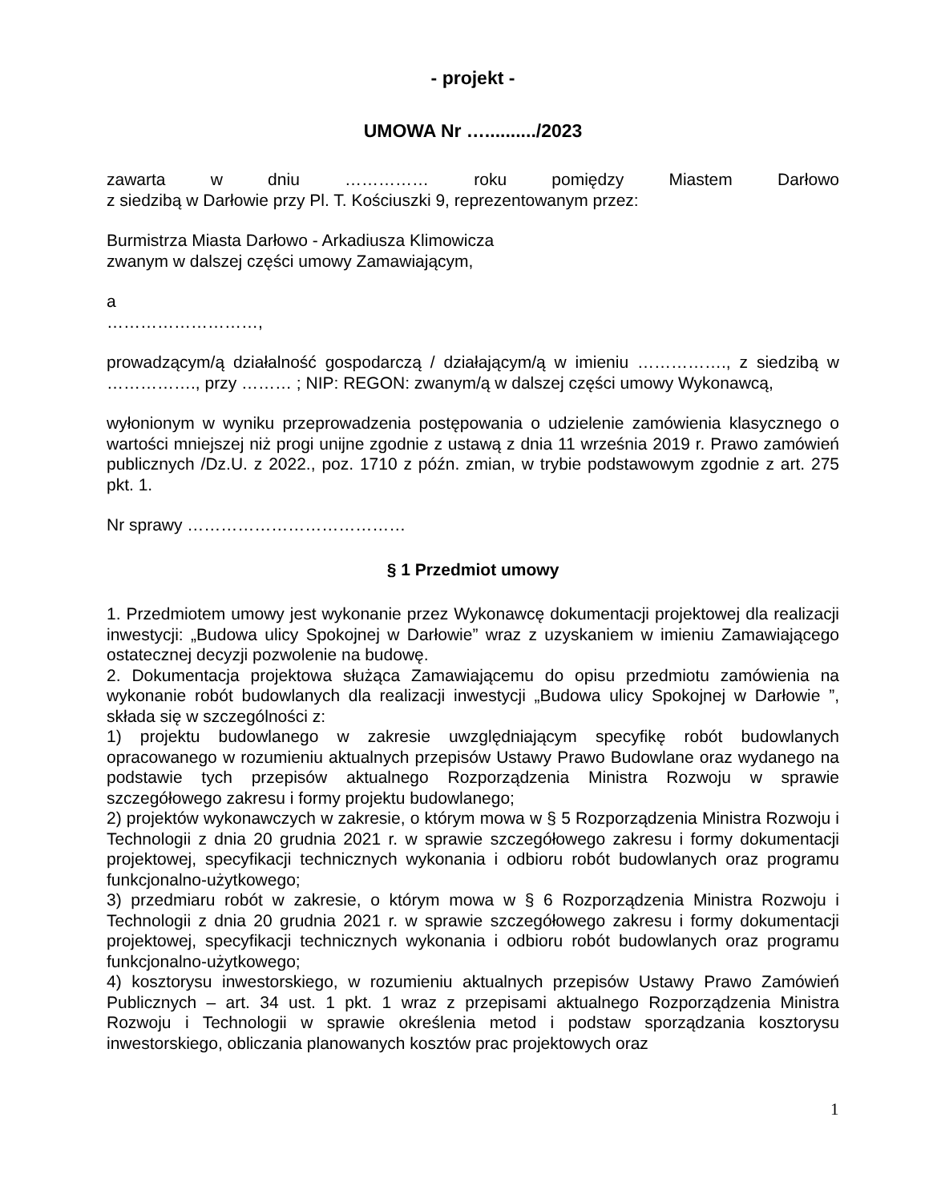- projekt -
UMOWA Nr …........../2023
zawarta w dniu …………… roku pomiędzy Miastem Darłowo
z siedzibą w Darłowie przy Pl. T. Kościuszki 9, reprezentowanym przez:
Burmistrza Miasta Darłowo - Arkadiusza Klimowicza
zwanym w dalszej części umowy Zamawiającym,
a
………………………,
prowadzącym/ą działalność gospodarczą / działającym/ą w imieniu ……………., z siedzibą w ……………., przy ……… ; NIP: REGON: zwanym/ą w dalszej części umowy Wykonawcą,
wyłonionym w wyniku przeprowadzenia postępowania o udzielenie zamówienia klasycznego o wartości mniejszej niż progi unijne zgodnie z ustawą z dnia 11 września 2019 r. Prawo zamówień publicznych /Dz.U. z 2022., poz. 1710 z późn. zmian, w trybie podstawowym zgodnie z art. 275 pkt. 1.
Nr sprawy …………………………………
§ 1 Przedmiot umowy
1. Przedmiotem umowy jest wykonanie przez Wykonawcę dokumentacji projektowej dla realizacji inwestycji: „Budowa ulicy Spokojnej w Darłowie” wraz z uzyskaniem w imieniu Zamawiającego ostatecznej decyzji pozwolenie na budowę.
2. Dokumentacja projektowa służąca Zamawiającemu do opisu przedmiotu zamówienia na wykonanie robót budowlanych dla realizacji inwestycji „Budowa ulicy Spokojnej w Darłowie ”, składa się w szczególności z:
1) projektu budowlanego w zakresie uwzględniającym specyfikę robót budowlanych opracowanego w rozumieniu aktualnych przepisów Ustawy Prawo Budowlane oraz wydanego na podstawie tych przepisów aktualnego Rozporządzenia Ministra Rozwoju w sprawie szczegółowego zakresu i formy projektu budowlanego;
2) projektów wykonawczych w zakresie, o którym mowa w § 5 Rozporządzenia Ministra Rozwoju i Technologii z dnia 20 grudnia 2021 r. w sprawie szczegółowego zakresu i formy dokumentacji projektowej, specyfikacji technicznych wykonania i odbioru robót budowlanych oraz programu funkcjonalno-użytkowego;
3) przedmiaru robót w zakresie, o którym mowa w § 6 Rozporządzenia Ministra Rozwoju i Technologii z dnia 20 grudnia 2021 r. w sprawie szczegółowego zakresu i formy dokumentacji projektowej, specyfikacji technicznych wykonania i odbioru robót budowlanych oraz programu funkcjonalno-użytkowego;
4) kosztorysu inwestorskiego, w rozumieniu aktualnych przepisów Ustawy Prawo Zamówień Publicznych – art. 34 ust. 1 pkt. 1 wraz z przepisami aktualnego Rozporządzenia Ministra Rozwoju i Technologii w sprawie określenia metod i podstaw sporządzania kosztorysu inwestorskiego, obliczania planowanych kosztów prac projektowych oraz
1